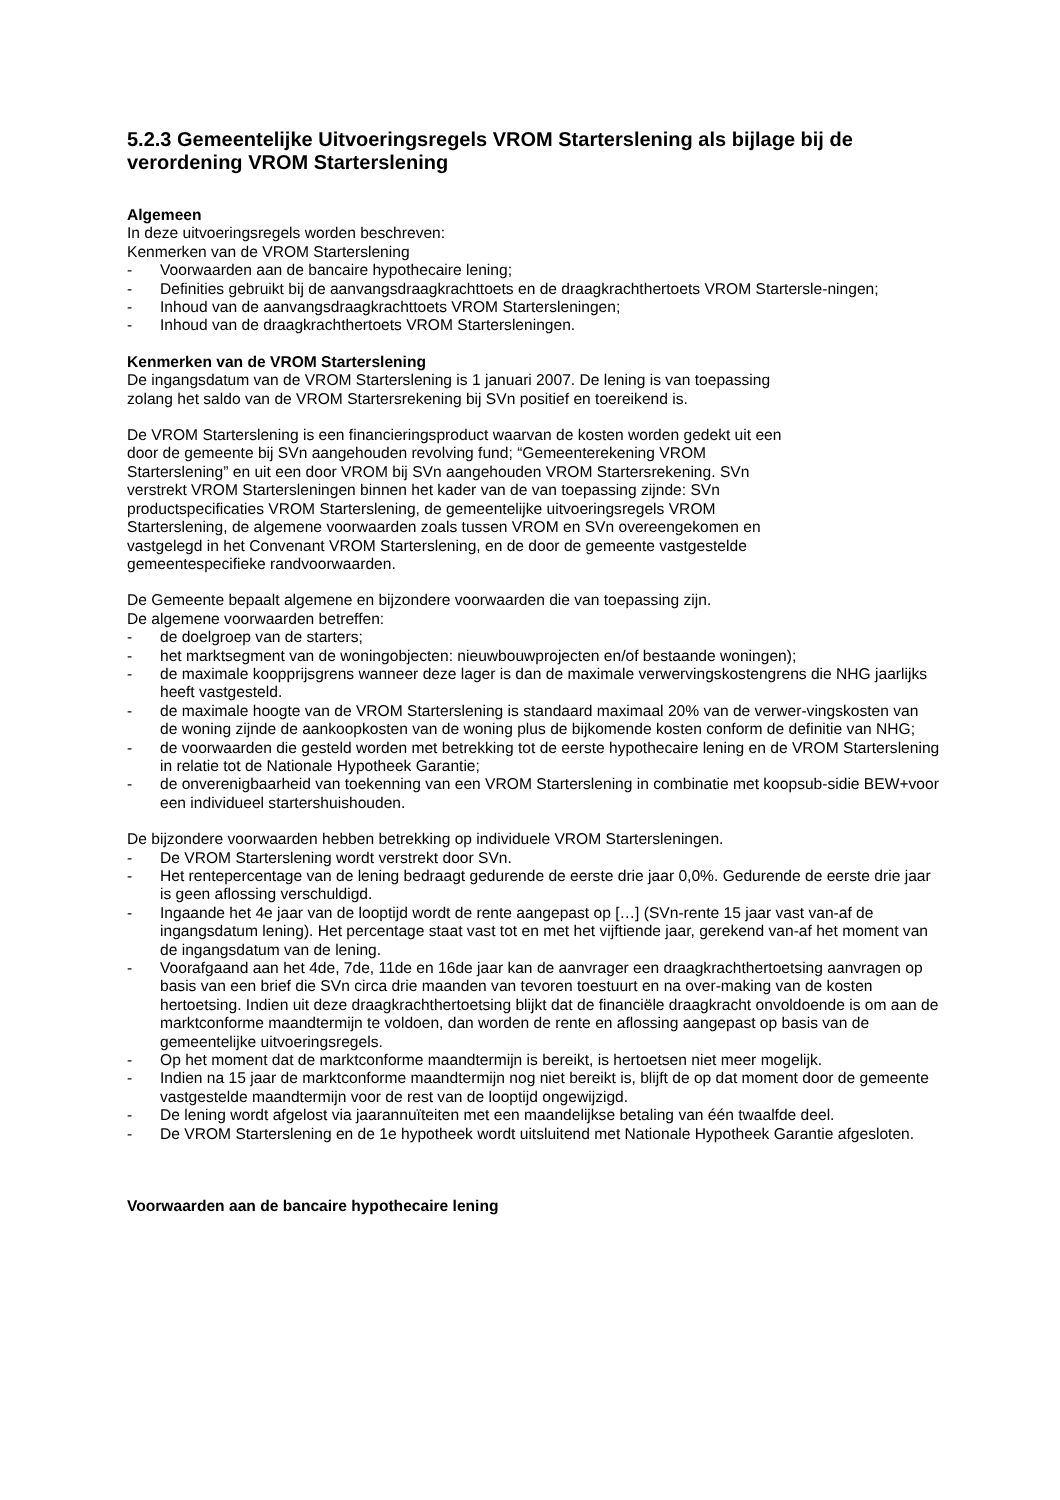5.2.3 Gemeentelijke Uitvoeringsregels VROM Starterslening als bijlage bij de verordening VROM Starterslening
Algemeen
In deze uitvoeringsregels worden beschreven:
Kenmerken van de VROM Starterslening
- Voorwaarden aan de bancaire hypothecaire lening;
- Definities gebruikt bij de aanvangsdraagkrachttoets en de draagkrachthertoets VROM Startersle-ningen;
- Inhoud van de aanvangsdraagkrachttoets VROM Startersleningen;
- Inhoud van de draagkrachthertoets VROM Startersleningen.
Kenmerken van de VROM Starterslening
De ingangsdatum van de VROM Starterslening is 1 januari 2007. De lening is van toepassing
zolang het saldo van de VROM Startersrekening bij SVn positief en toereikend is.
De VROM Starterslening is een financieringsproduct waarvan de kosten worden gedekt uit een
door de gemeente bij SVn aangehouden revolving fund; “Gemeenterekening VROM
Starterslening” en uit een door VROM bij SVn aangehouden VROM Startersrekening. SVn
verstrekt VROM Startersleningen binnen het kader van de van toepassing zijnde: SVn
productspecificaties VROM Starterslening, de gemeentelijke uitvoeringsregels VROM
Starterslening, de algemene voorwaarden zoals tussen VROM en SVn overeengekomen en
vastgelegd in het Convenant VROM Starterslening, en de door de gemeente vastgestelde
gemeentespecifieke randvoorwaarden.
De Gemeente bepaalt algemene en bijzondere voorwaarden die van toepassing zijn.
De algemene voorwaarden betreffen:
- de doelgroep van de starters;
- het marktsegment van de woningobjecten: nieuwbouwprojecten en/of bestaande woningen);
- de maximale koopprijsgrens wanneer deze lager is dan de maximale verwervingskostengrens die NHG jaarlijks heeft vastgesteld.
- de maximale hoogte van de VROM Starterslening is standaard maximaal 20% van de verwer-vingskosten van de woning zijnde de aankoopkosten van de woning plus de bijkomende kosten conform de definitie van NHG;
- de voorwaarden die gesteld worden met betrekking tot de eerste hypothecaire lening en de VROM Starterslening in relatie tot de Nationale Hypotheek Garantie;
- de onverenigbaarheid van toekenning van een VROM Starterslening in combinatie met koopsub-sidie BEW+voor een individueel startershuishouden.
De bijzondere voorwaarden hebben betrekking op individuele VROM Startersleningen.
- De VROM Starterslening wordt verstrekt door SVn.
- Het rentepercentage van de lening bedraagt gedurende de eerste drie jaar 0,0%. Gedurende de eerste drie jaar is geen aflossing verschuldigd.
- Ingaande het 4e jaar van de looptijd wordt de rente aangepast op […] (SVn-rente 15 jaar vast van-af de ingangsdatum lening). Het percentage staat vast tot en met het vijftiende jaar, gerekend van-af het moment van de ingangsdatum van de lening.
- Voorafgaand aan het 4de, 7de, 11de en 16de jaar kan de aanvrager een draagkrachthertoetsing aanvragen op basis van een brief die SVn circa drie maanden van tevoren toestuurt en na over-making van de kosten hertoetsing. Indien uit deze draagkrachthertoetsing blijkt dat de financiële draagkracht onvoldoende is om aan de marktconforme maandtermijn te voldoen, dan worden de rente en aflossing aangepast op basis van de gemeentelijke uitvoeringsregels.
- Op het moment dat de marktconforme maandtermijn is bereikt, is hertoetsen niet meer mogelijk.
- Indien na 15 jaar de marktconforme maandtermijn nog niet bereikt is, blijft de op dat moment door de gemeente vastgestelde maandtermijn voor de rest van de looptijd ongewijzigd.
- De lening wordt afgelost via jaarannuïteiten met een maandelijkse betaling van één twaalfde deel.
- De VROM Starterslening en de 1e hypotheek wordt uitsluitend met Nationale Hypotheek Garantie afgesloten.
Voorwaarden aan de bancaire hypothecaire lening